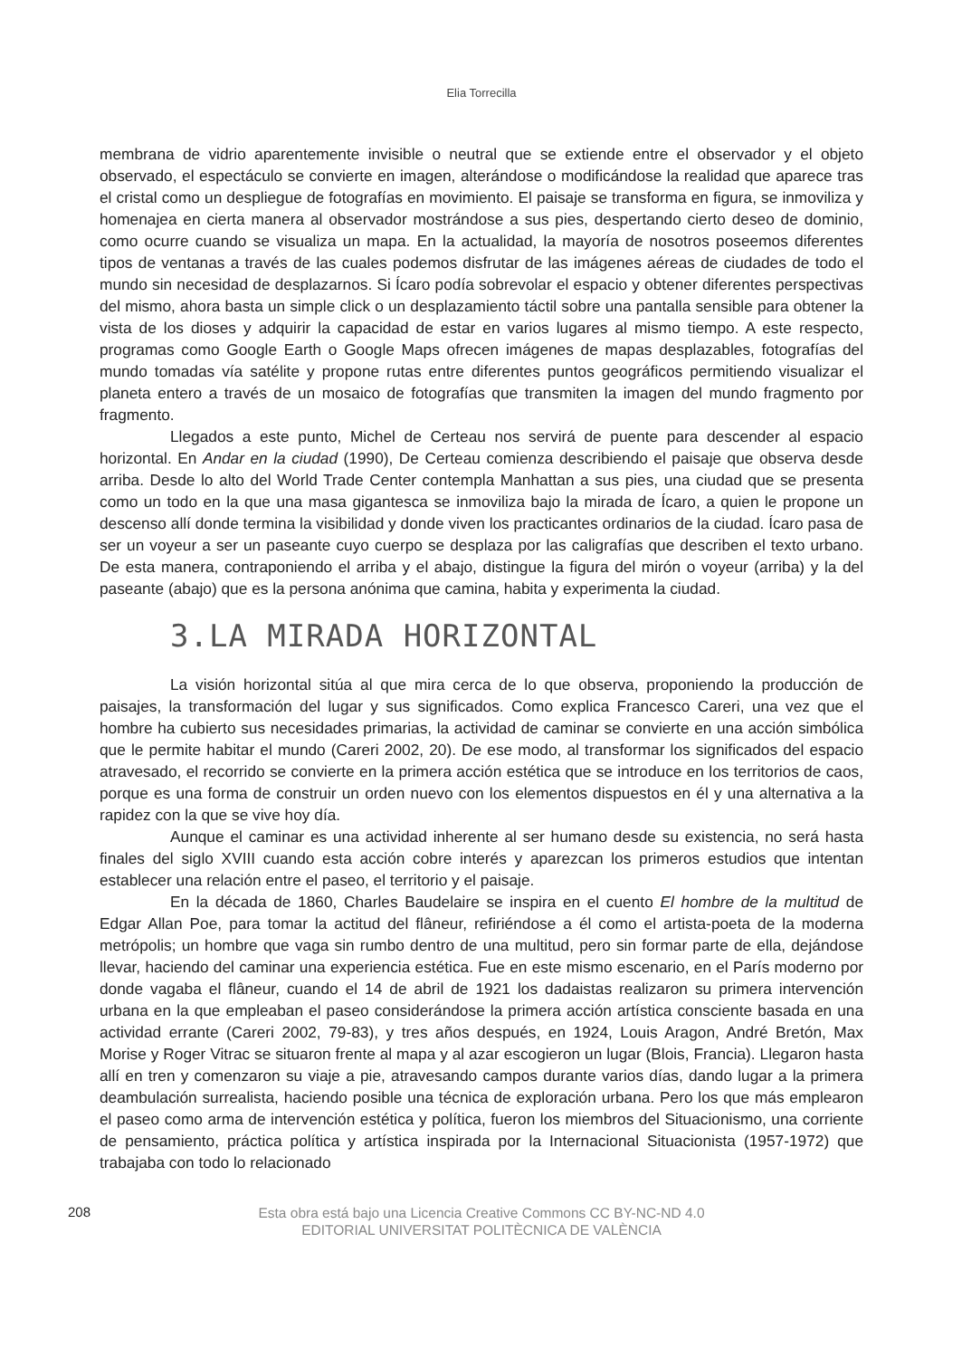Elia Torrecilla
membrana de vidrio aparentemente invisible o neutral que se extiende entre el observador y el objeto observado, el espectáculo se convierte en imagen, alterándose o modificándose la realidad que aparece tras el cristal como un despliegue de fotografías en movimiento. El paisaje se transforma en figura, se inmoviliza y homenajea en cierta manera al observador mostrándose a sus pies, despertando cierto deseo de dominio, como ocurre cuando se visualiza un mapa. En la actualidad, la mayoría de nosotros poseemos diferentes tipos de ventanas a través de las cuales podemos disfrutar de las imágenes aéreas de ciudades de todo el mundo sin necesidad de desplazarnos. Si Ícaro podía sobrevolar el espacio y obtener diferentes perspectivas del mismo, ahora basta un simple click o un desplazamiento táctil sobre una pantalla sensible para obtener la vista de los dioses y adquirir la capacidad de estar en varios lugares al mismo tiempo. A este respecto, programas como Google Earth o Google Maps ofrecen imágenes de mapas desplazables, fotografías del mundo tomadas vía satélite y propone rutas entre diferentes puntos geográficos permitiendo visualizar el planeta entero a través de un mosaico de fotografías que transmiten la imagen del mundo fragmento por fragmento.
Llegados a este punto, Michel de Certeau nos servirá de puente para descender al espacio horizontal. En Andar en la ciudad (1990), De Certeau comienza describiendo el paisaje que observa desde arriba. Desde lo alto del World Trade Center contempla Manhattan a sus pies, una ciudad que se presenta como un todo en la que una masa gigantesca se inmoviliza bajo la mirada de Ícaro, a quien le propone un descenso allí donde termina la visibilidad y donde viven los practicantes ordinarios de la ciudad. Ícaro pasa de ser un voyeur a ser un paseante cuyo cuerpo se desplaza por las caligrafías que describen el texto urbano. De esta manera, contraponiendo el arriba y el abajo, distingue la figura del mirón o voyeur (arriba) y la del paseante (abajo) que es la persona anónima que camina, habita y experimenta la ciudad.
3.LA MIRADA HORIZONTAL
La visión horizontal sitúa al que mira cerca de lo que observa, proponiendo la producción de paisajes, la transformación del lugar y sus significados. Como explica Francesco Careri, una vez que el hombre ha cubierto sus necesidades primarias, la actividad de caminar se convierte en una acción simbólica que le permite habitar el mundo (Careri 2002, 20). De ese modo, al transformar los significados del espacio atravesado, el recorrido se convierte en la primera acción estética que se introduce en los territorios de caos, porque es una forma de construir un orden nuevo con los elementos dispuestos en él y una alternativa a la rapidez con la que se vive hoy día.
Aunque el caminar es una actividad inherente al ser humano desde su existencia, no será hasta finales del siglo XVIII cuando esta acción cobre interés y aparezcan los primeros estudios que intentan establecer una relación entre el paseo, el territorio y el paisaje.
En la década de 1860, Charles Baudelaire se inspira en el cuento El hombre de la multitud de Edgar Allan Poe, para tomar la actitud del flâneur, refiriéndose a él como el artista-poeta de la moderna metrópolis; un hombre que vaga sin rumbo dentro de una multitud, pero sin formar parte de ella, dejándose llevar, haciendo del caminar una experiencia estética. Fue en este mismo escenario, en el París moderno por donde vagaba el flâneur, cuando el 14 de abril de 1921 los dadaistas realizaron su primera intervención urbana en la que empleaban el paseo considerándose la primera acción artística consciente basada en una actividad errante (Careri 2002, 79-83), y tres años después, en 1924, Louis Aragon, André Bretón, Max Morise y Roger Vitrac se situaron frente al mapa y al azar escogieron un lugar (Blois, Francia). Llegaron hasta allí en tren y comenzaron su viaje a pie, atravesando campos durante varios días, dando lugar a la primera deambulación surrealista, haciendo posible una técnica de exploración urbana. Pero los que más emplearon el paseo como arma de intervención estética y política, fueron los miembros del Situacionismo, una corriente de pensamiento, práctica política y artística inspirada por la Internacional Situacionista (1957-1972) que trabajaba con todo lo relacionado
208
Esta obra está bajo una Licencia Creative Commons CC BY-NC-ND 4.0
EDITORIAL UNIVERSITAT POLITÈCNICA DE VALÈNCIA